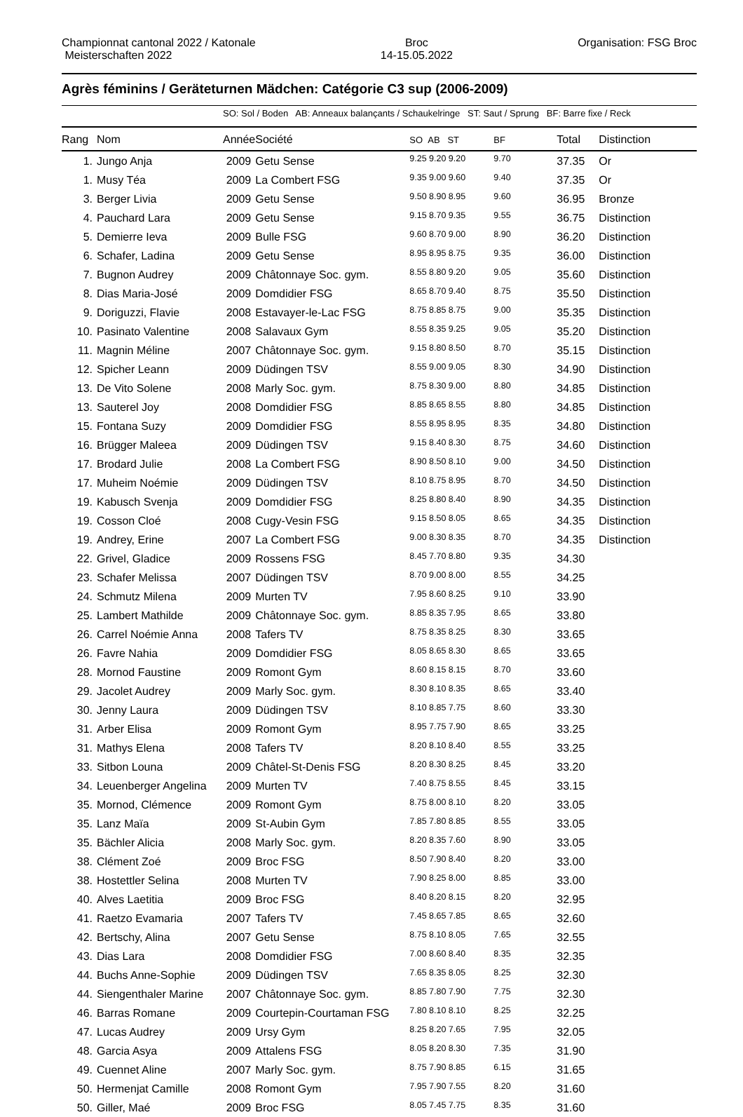Championnat cantonal 2022 / Katonale
Meisterschaften 2022
Broc
14-15.05.2022
Organisation: FSG Broc
Agrès féminins / Geräteturnen Mädchen: Catégorie C3 sup (2006-2009)
SO: Sol / Boden AB: Anneaux balançants / Schaukelringe ST: Saut / Sprung BF: Barre fixe / Reck
| Rang | Nom | Année | Société | SO AB ST | BF | Total | Distinction |
| --- | --- | --- | --- | --- | --- | --- | --- |
| 1. | Jungo Anja | 2009 | Getu Sense | 9.25 9.20 9.20 | 9.70 | 37.35 | Or |
| 1. | Musy Téa | 2009 | La Combert FSG | 9.35 9.00 9.60 | 9.40 | 37.35 | Or |
| 3. | Berger Livia | 2009 | Getu Sense | 9.50 8.90 8.95 | 9.60 | 36.95 | Bronze |
| 4. | Pauchard Lara | 2009 | Getu Sense | 9.15 8.70 9.35 | 9.55 | 36.75 | Distinction |
| 5. | Demierre Ieva | 2009 | Bulle FSG | 9.60 8.70 9.00 | 8.90 | 36.20 | Distinction |
| 6. | Schafer, Ladina | 2009 | Getu Sense | 8.95 8.95 8.75 | 9.35 | 36.00 | Distinction |
| 7. | Bugnon Audrey | 2009 | Châtonnaye Soc. gym. | 8.55 8.80 9.20 | 9.05 | 35.60 | Distinction |
| 8. | Dias Maria-José | 2009 | Domdidier FSG | 8.65 8.70 9.40 | 8.75 | 35.50 | Distinction |
| 9. | Doriguzzi, Flavie | 2008 | Estavayer-le-Lac FSG | 8.75 8.85 8.75 | 9.00 | 35.35 | Distinction |
| 10. | Pasinato Valentine | 2008 | Salavaux Gym | 8.55 8.35 9.25 | 9.05 | 35.20 | Distinction |
| 11. | Magnin Méline | 2007 | Châtonnaye Soc. gym. | 9.15 8.80 8.50 | 8.70 | 35.15 | Distinction |
| 12. | Spicher Leann | 2009 | Düdingen TSV | 8.55 9.00 9.05 | 8.30 | 34.90 | Distinction |
| 13. | De Vito Solene | 2008 | Marly Soc. gym. | 8.75 8.30 9.00 | 8.80 | 34.85 | Distinction |
| 13. | Sauterel Joy | 2008 | Domdidier FSG | 8.85 8.65 8.55 | 8.80 | 34.85 | Distinction |
| 15. | Fontana Suzy | 2009 | Domdidier FSG | 8.55 8.95 8.95 | 8.35 | 34.80 | Distinction |
| 16. | Brügger Maleea | 2009 | Düdingen TSV | 9.15 8.40 8.30 | 8.75 | 34.60 | Distinction |
| 17. | Brodard Julie | 2008 | La Combert FSG | 8.90 8.50 8.10 | 9.00 | 34.50 | Distinction |
| 17. | Muheim Noémie | 2009 | Düdingen TSV | 8.10 8.75 8.95 | 8.70 | 34.50 | Distinction |
| 19. | Kabusch Svenja | 2009 | Domdidier FSG | 8.25 8.80 8.40 | 8.90 | 34.35 | Distinction |
| 19. | Cosson Cloé | 2008 | Cugy-Vesin FSG | 9.15 8.50 8.05 | 8.65 | 34.35 | Distinction |
| 19. | Andrey, Erine | 2007 | La Combert FSG | 9.00 8.30 8.35 | 8.70 | 34.35 | Distinction |
| 22. | Grivel, Gladice | 2009 | Rossens FSG | 8.45 7.70 8.80 | 9.35 | 34.30 | |
| 23. | Schafer Melissa | 2007 | Düdingen TSV | 8.70 9.00 8.00 | 8.55 | 34.25 | |
| 24. | Schmutz Milena | 2009 | Murten TV | 7.95 8.60 8.25 | 9.10 | 33.90 | |
| 25. | Lambert Mathilde | 2009 | Châtonnaye Soc. gym. | 8.85 8.35 7.95 | 8.65 | 33.80 | |
| 26. | Carrel Noémie Anna | 2008 | Tafers TV | 8.75 8.35 8.25 | 8.30 | 33.65 | |
| 26. | Favre Nahia | 2009 | Domdidier FSG | 8.05 8.65 8.30 | 8.65 | 33.65 | |
| 28. | Mornod Faustine | 2009 | Romont Gym | 8.60 8.15 8.15 | 8.70 | 33.60 | |
| 29. | Jacolet Audrey | 2009 | Marly Soc. gym. | 8.30 8.10 8.35 | 8.65 | 33.40 | |
| 30. | Jenny Laura | 2009 | Düdingen TSV | 8.10 8.85 7.75 | 8.60 | 33.30 | |
| 31. | Arber Elisa | 2009 | Romont Gym | 8.95 7.75 7.90 | 8.65 | 33.25 | |
| 31. | Mathys Elena | 2008 | Tafers TV | 8.20 8.10 8.40 | 8.55 | 33.25 | |
| 33. | Sitbon Louna | 2009 | Châtel-St-Denis FSG | 8.20 8.30 8.25 | 8.45 | 33.20 | |
| 34. | Leuenberger Angelina | 2009 | Murten TV | 7.40 8.75 8.55 | 8.45 | 33.15 | |
| 35. | Mornod, Clémence | 2009 | Romont Gym | 8.75 8.00 8.10 | 8.20 | 33.05 | |
| 35. | Lanz Maïa | 2009 | St-Aubin Gym | 7.85 7.80 8.85 | 8.55 | 33.05 | |
| 35. | Bächler Alicia | 2008 | Marly Soc. gym. | 8.20 8.35 7.60 | 8.90 | 33.05 | |
| 38. | Clément Zoé | 2009 | Broc FSG | 8.50 7.90 8.40 | 8.20 | 33.00 | |
| 38. | Hostettler Selina | 2008 | Murten TV | 7.90 8.25 8.00 | 8.85 | 33.00 | |
| 40. | Alves Laetitia | 2009 | Broc FSG | 8.40 8.20 8.15 | 8.20 | 32.95 | |
| 41. | Raetzo Evamaria | 2007 | Tafers TV | 7.45 8.65 7.85 | 8.65 | 32.60 | |
| 42. | Bertschy, Alina | 2007 | Getu Sense | 8.75 8.10 8.05 | 7.65 | 32.55 | |
| 43. | Dias Lara | 2008 | Domdidier FSG | 7.00 8.60 8.40 | 8.35 | 32.35 | |
| 44. | Buchs Anne-Sophie | 2009 | Düdingen TSV | 7.65 8.35 8.05 | 8.25 | 32.30 | |
| 44. | Siengenthaler Marine | 2007 | Châtonnaye Soc. gym. | 8.85 7.80 7.90 | 7.75 | 32.30 | |
| 46. | Barras Romane | 2009 | Courtepin-Courtaman FSG | 7.80 8.10 8.10 | 8.25 | 32.25 | |
| 47. | Lucas Audrey | 2009 | Ursy Gym | 8.25 8.20 7.65 | 7.95 | 32.05 | |
| 48. | Garcia Asya | 2009 | Attalens FSG | 8.05 8.20 8.30 | 7.35 | 31.90 | |
| 49. | Cuennet Aline | 2007 | Marly Soc. gym. | 8.75 7.90 8.85 | 6.15 | 31.65 | |
| 50. | Hermenjat Camille | 2008 | Romont Gym | 7.95 7.90 7.55 | 8.20 | 31.60 | |
| 50. | Giller, Maé | 2009 | Broc FSG | 8.05 7.45 7.75 | 8.35 | 31.60 | |